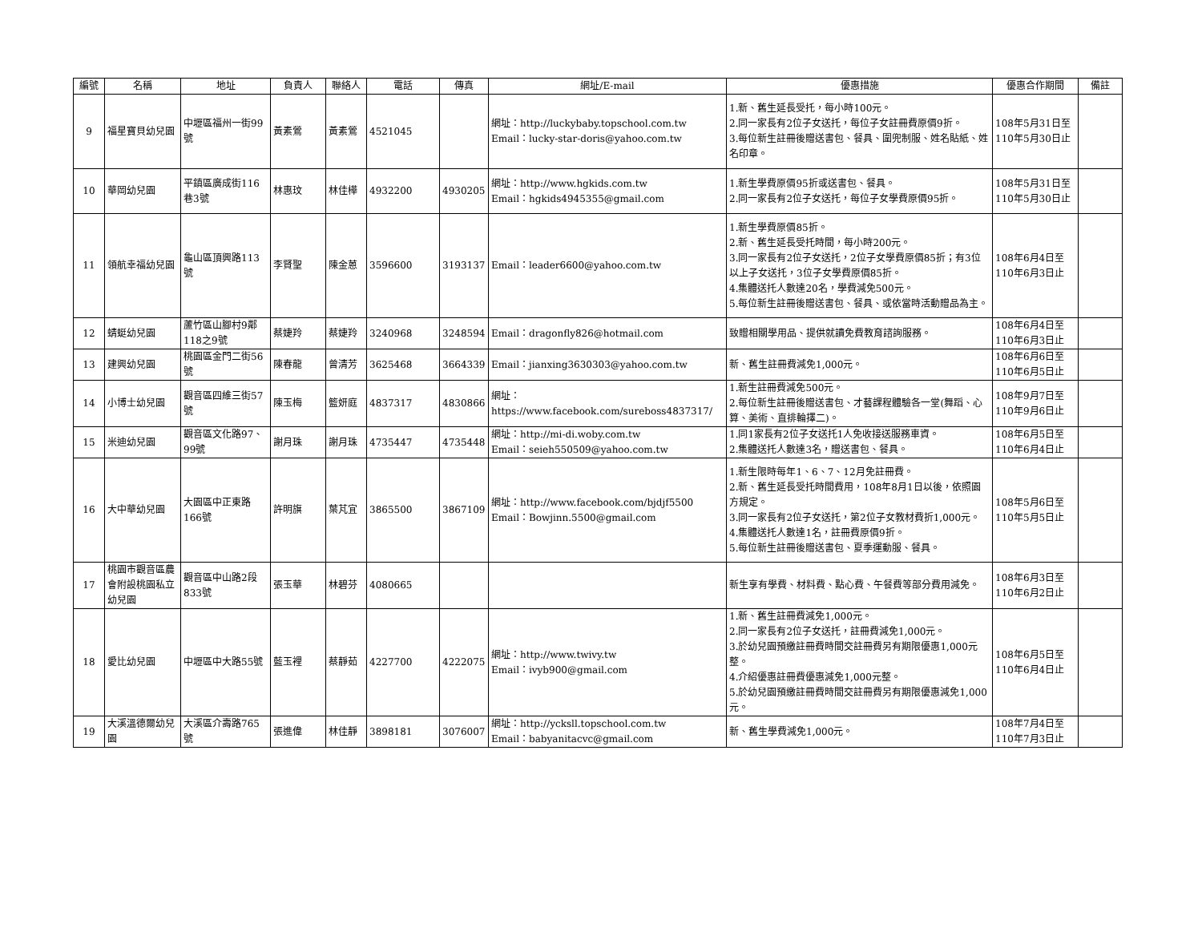| 編號 | 名稱 | 地址 | 負責人 | 聯絡人 | 電話 | 傳真 | 網址/E-mail | 優惠措施 | 優惠合作期間 | 備註 |
| --- | --- | --- | --- | --- | --- | --- | --- | --- | --- | --- |
| 9 | 福星寶貝幼兒園 | 中壢區福州一街99號 | 黃素鶯 | 黃素鶯 | 4521045 | | 網址：http://luckybaby.topschool.com.tw Email：lucky-star-doris@yahoo.com.tw | 1.新、舊生延長受托，每小時100元。 2.同一家長有2位子女送托，每位子女註冊費原價9折。 3.每位新生註冊後贈送書包、餐具、圍兜制服、姓名貼紙、姓名印章。 | 108年5月31日至 110年5月30日止 | |
| 10 | 華岡幼兒園 | 平鎮區廣成街116巷3號 | 林惠玟 | 林佳樺 | 4932200 | 4930205 | 網址：http://www.hgkids.com.tw Email：hgkids4945355@gmail.com | 1.新生學費原價95折或送書包、餐具。 2.同一家長有2位子女送托，每位子女學費原價95折。 | 108年5月31日至 110年5月30日止 | |
| 11 | 領航幸福幼兒園 | 龜山區頂興路113號 | 李賢聖 | 陳金蒽 | 3596600 | 3193137 | Email：leader6600@yahoo.com.tw | 1.新生學費原價85折。 2.新、舊生延長受托時間，每小時200元。 3.同一家長有2位子女送托，2位子女學費原價85折；有3位以上子女送托，3位子女學費原價85折。 4.集體送托人數達20名，學費減免500元。 5.每位新生註冊後贈送書包、餐具、或依當時活動贈品為主。 | 108年6月4日至 110年6月3日止 | |
| 12 | 蜻蜓幼兒園 | 蘆竹區山腳村9鄰118之9號 | 蔡婕羚 | 蔡婕羚 | 3240968 | 3248594 | Email：dragonfly826@hotmail.com | 致贈相關學用品、提供就讀免費教育諮詢服務。 | 108年6月4日至 110年6月3日止 | |
| 13 | 建興幼兒園 | 桃園區金門二街56號 | 陳春龍 | 曾清芳 | 3625468 | 3664339 | Email：jianxing3630303@yahoo.com.tw | 新、舊生註冊費減免1,000元。 | 108年6月6日至 110年6月5日止 | |
| 14 | 小博士幼兒園 | 觀音區四維三街57號 | 陳玉梅 | 籃妍庭 | 4837317 | 4830866 | 網址： https://www.facebook.com/sureboss4837317/ | 1.新生註冊費減免500元。 2.每位新生註冊後贈送書包、才藝課程體驗各一堂(舞蹈、心算、美術、直排輪擇二)。 | 108年9月7日至 110年9月6日止 | |
| 15 | 米迪幼兒園 | 觀音區文化路97、99號 | 謝月珠 | 謝月珠 | 4735447 | 4735448 | 網址：http://mi-di.woby.com.tw Email：seieh550509@yahoo.com.tw | 1.同1家長有2位子女送托1人免收接送服務車資。 2.集體送托人數達3名，贈送書包、餐具。 | 108年6月5日至 110年6月4日止 | |
| 16 | 大中華幼兒園 | 大園區中正東路166號 | 許明旗 | 葉芃宜 | 3865500 | 3867109 | 網址：http://www.facebook.com/bjdjf5500 Email：Bowjinn.5500@gmail.com | 1.新生限時每年1、6、7、12月免註冊費。 2.新、舊生延長受托時間費用，108年8月1日以後，依照園方規定。 3.同一家長有2位子女送托，第2位子女教材費折1,000元。 4.集體送托人數達1名，註冊費原價9折。 5.每位新生註冊後贈送書包、夏季運動服、餐具。 | 108年5月6日至 110年5月5日止 | |
| 17 | 桃園市觀音區農會附設桃園私立幼兒園 | 觀音區中山路2段833號 | 張玉華 | 林碧芬 | 4080665 | | | 新生享有學費、材料費、點心費、午餐費等部分費用減免。 | 108年6月3日至 110年6月2日止 | |
| 18 | 愛比幼兒園 | 中壢區中大路55號 | 藍玉裡 | 蔡靜茹 | 4227700 | 4222075 | 網址：http://www.twivy.tw Email：ivyb900@gmail.com | 1.新、舊生註冊費減免1,000元。 2.同一家長有2位子女送托，註冊費減免1,000元。 3.於幼兒園預繳註冊費時間交註冊費另有期限優惠1,000元整。 4.介紹優惠註冊費優惠減免1,000元整。 5.於幼兒園預繳註冊費時間交註冊費另有期限優惠減免1,000元。 | 108年6月5日至 110年6月4日止 | |
| 19 | 大溪溫德爾幼兒園 | 大溪區介壽路765號 | 張進偉 | 林佳靜 | 3898181 | 3076007 | 網址：http://ycksll.topschool.com.tw Email：babyanitacvc@gmail.com | 新、舊生學費減免1,000元。 | 108年7月4日至 110年7月3日止 | |